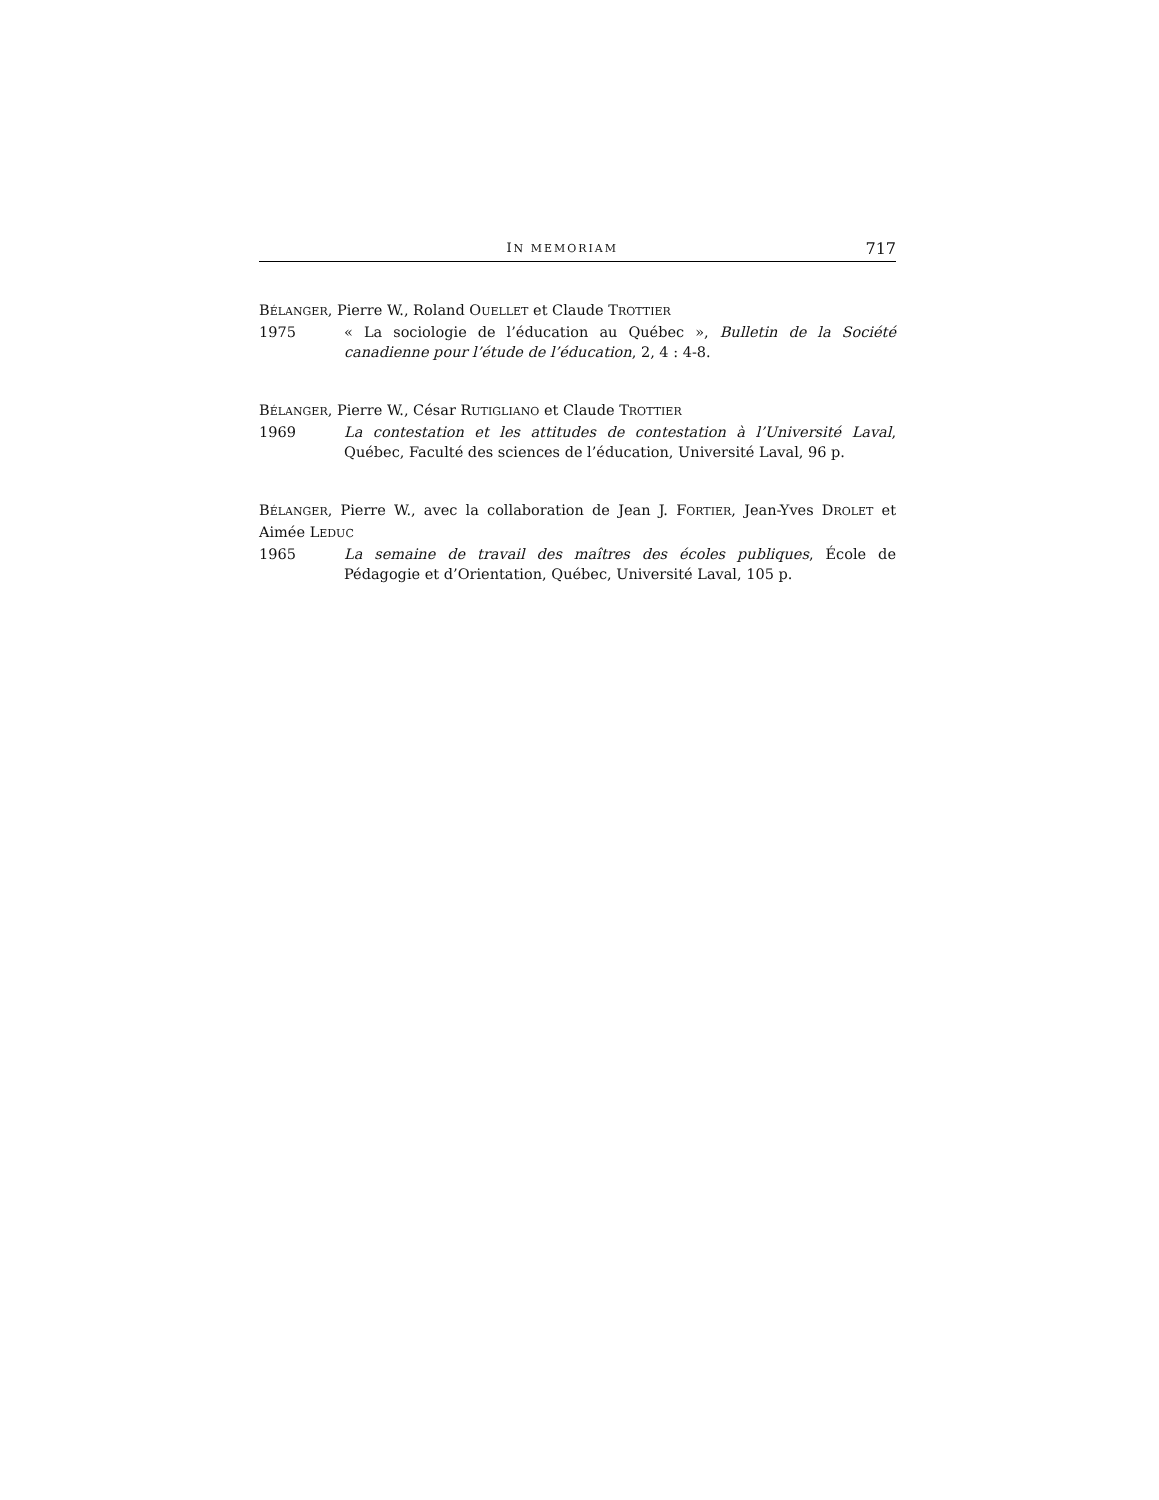IN MEMORIAM 717
BÉLANGER, Pierre W., Roland OUELLET et Claude TROTTIER
1975 « La sociologie de l’éducation au Québec », Bulletin de la Société canadienne pour l’étude de l’éducation, 2, 4 : 4-8.
BÉLANGER, Pierre W., César RUTIGLIANO et Claude TROTTIER
1969 La contestation et les attitudes de contestation à l’Université Laval, Québec, Faculté des sciences de l’éducation, Université Laval, 96 p.
BÉLANGER, Pierre W., avec la collaboration de Jean J. FORTIER, Jean-Yves DROLET et Aimée LEDUC
1965 La semaine de travail des maîtres des écoles publiques, École de Pédagogie et d’Orientation, Québec, Université Laval, 105 p.